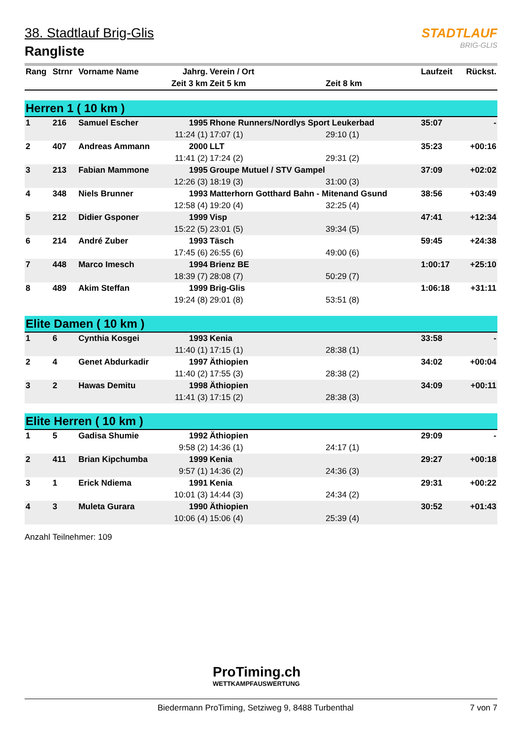STADTLAUF
BRIG-GLIS
38. Stadtlauf Brig-Glis
Rangliste
| Rang | Strnr | Vorname Name | Jahrg. | Verein / Ort | | Laufzeit | Rückst. |
| --- | --- | --- | --- | --- | --- | --- | --- |
| | | | Zeit 3 km | Zeit 5 km | Zeit 8 km | | |
| Herren 1 ( 10 km ) | | | | | | | |
| 1 | 216 | Samuel Escher | 1995 | Rhone Runners/Nordlys Sport Leukerbad | | 35:07 | - |
| | | | 11:24 (1) | 17:07 (1) | 29:10 (1) | | |
| 2 | 407 | Andreas Ammann | 2000 | LLT | | 35:23 | +00:16 |
| | | | 11:41 (2) | 17:24 (2) | 29:31 (2) | | |
| 3 | 213 | Fabian Mammone | 1995 | Groupe Mutuel / STV Gampel | | 37:09 | +02:02 |
| | | | 12:26 (3) | 18:19 (3) | 31:00 (3) | | |
| 4 | 348 | Niels Brunner | 1993 | Matterhorn Gotthard Bahn - Mitenand Gsund | | 38:56 | +03:49 |
| | | | 12:58 (4) | 19:20 (4) | 32:25 (4) | | |
| 5 | 212 | Didier Gsponer | 1999 | Visp | | 47:41 | +12:34 |
| | | | 15:22 (5) | 23:01 (5) | 39:34 (5) | | |
| 6 | 214 | André Zuber | 1993 | Täsch | | 59:45 | +24:38 |
| | | | 17:45 (6) | 26:55 (6) | 49:00 (6) | | |
| 7 | 448 | Marco Imesch | 1994 | Brienz BE | | 1:00:17 | +25:10 |
| | | | 18:39 (7) | 28:08 (7) | 50:29 (7) | | |
| 8 | 489 | Akim Steffan | 1999 | Brig-Glis | | 1:06:18 | +31:11 |
| | | | 19:24 (8) | 29:01 (8) | 53:51 (8) | | |
| Elite Damen ( 10 km ) | | | | | | | |
| 1 | 6 | Cynthia Kosgei | 1993 | Kenia | | 33:58 | - |
| | | | 11:40 (1) | 17:15 (1) | 28:38 (1) | | |
| 2 | 4 | Genet Abdurkadir | 1997 | Äthiopien | | 34:02 | +00:04 |
| | | | 11:40 (2) | 17:55 (3) | 28:38 (2) | | |
| 3 | 2 | Hawas Demitu | 1998 | Äthiopien | | 34:09 | +00:11 |
| | | | 11:41 (3) | 17:15 (2) | 28:38 (3) | | |
| Elite Herren ( 10 km ) | | | | | | | |
| 1 | 5 | Gadisa Shumie | 1992 | Äthiopien | | 29:09 | - |
| | | | 9:58 (2) | 14:36 (1) | 24:17 (1) | | |
| 2 | 411 | Brian Kipchumba | 1999 | Kenia | | 29:27 | +00:18 |
| | | | 9:57 (1) | 14:36 (2) | 24:36 (3) | | |
| 3 | 1 | Erick Ndiema | 1991 | Kenia | | 29:31 | +00:22 |
| | | | 10:01 (3) | 14:44 (3) | 24:34 (2) | | |
| 4 | 3 | Muleta Gurara | 1990 | Äthiopien | | 30:52 | +01:43 |
| | | | 10:06 (4) | 15:06 (4) | 25:39 (4) | | |
Anzahl Teilnehmer: 109
ProTiming.ch
WETTKAMPFAUSWERTUNG
Biedermann ProTiming, Setziweg 9, 8488 Turbenthal 7 von 7